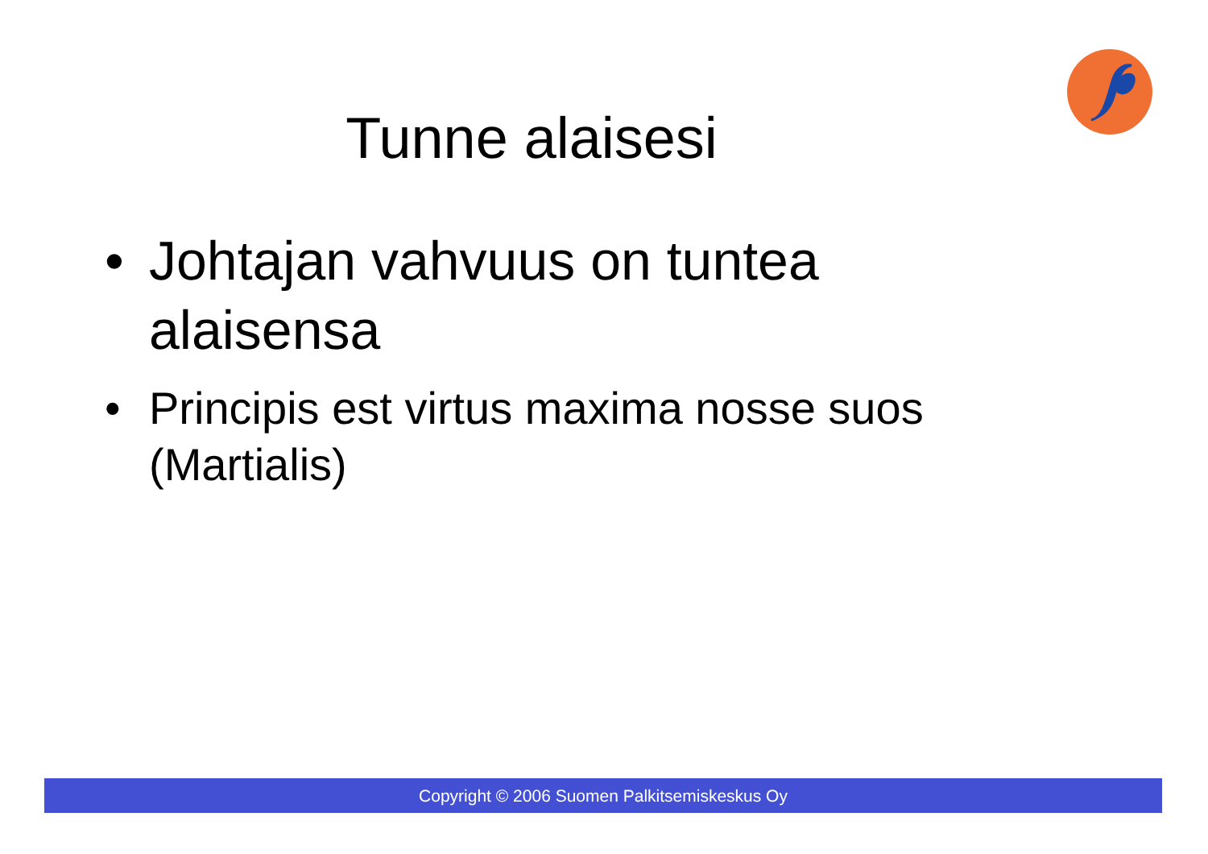Tunne alaisesi
• Johtajan vahvuus on tuntea alaisensa
• Principis est virtus maxima nosse suos (Martialis)
Copyright © 2006 Suomen Palkitsemiskeskus Oy